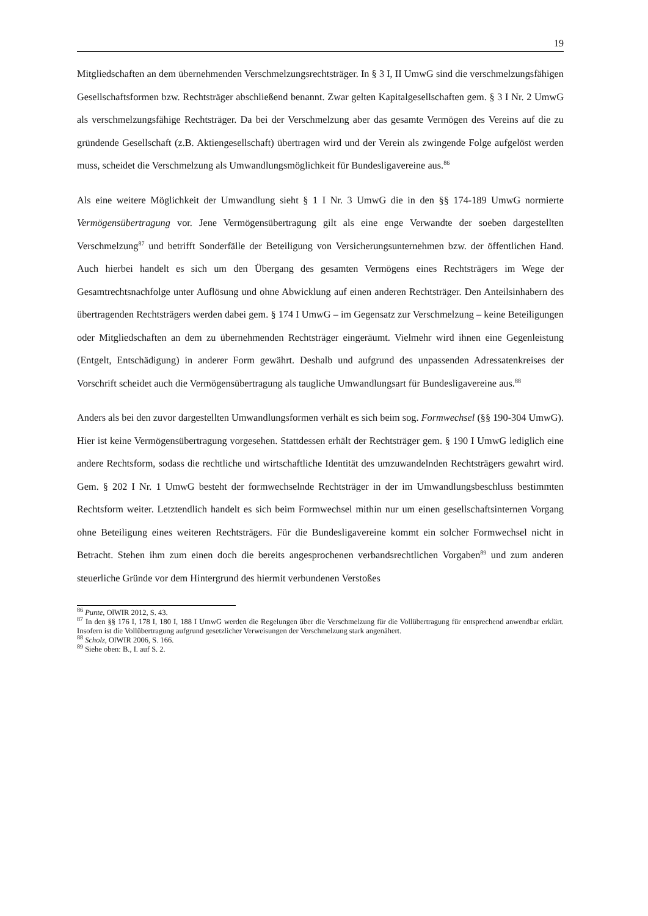19
Mitgliedschaften an dem übernehmenden Verschmelzungsrechtsträger. In § 3 I, II UmwG sind die verschmelzungsfähigen Gesellschaftsformen bzw. Rechtsträger abschließend benannt. Zwar gelten Kapitalgesellschaften gem. § 3 I Nr. 2 UmwG als verschmelzungsfähige Rechtsträger. Da bei der Verschmelzung aber das gesamte Vermögen des Vereins auf die zu gründende Gesellschaft (z.B. Aktiengesellschaft) übertragen wird und der Verein als zwingende Folge aufgelöst werden muss, scheidet die Verschmelzung als Umwandlungsmöglichkeit für Bundesligavereine aus.<sup>86</sup>
Als eine weitere Möglichkeit der Umwandlung sieht § 1 I Nr. 3 UmwG die in den §§ 174-189 UmwG normierte Vermögensübertragung vor. Jene Vermögensübertragung gilt als eine enge Verwandte der soeben dargestellten Verschmelzung<sup>87</sup> und betrifft Sonderfälle der Beteiligung von Versicherungsunternehmen bzw. der öffentlichen Hand. Auch hierbei handelt es sich um den Übergang des gesamten Vermögens eines Rechtsträgers im Wege der Gesamtrechtsnachfolge unter Auflösung und ohne Abwicklung auf einen anderen Rechtsträger. Den Anteilsinhabern des übertragenden Rechtsträgers werden dabei gem. § 174 I UmwG – im Gegensatz zur Verschmelzung – keine Beteiligungen oder Mitgliedschaften an dem zu übernehmenden Rechtsträger eingeräumt. Vielmehr wird ihnen eine Gegenleistung (Entgelt, Entschädigung) in anderer Form gewährt. Deshalb und aufgrund des unpassenden Adressatenkreises der Vorschrift scheidet auch die Vermögensübertragung als taugliche Umwandlungsart für Bundesligavereine aus.<sup>88</sup>
Anders als bei den zuvor dargestellten Umwandlungsformen verhält es sich beim sog. Formwechsel (§§ 190-304 UmwG). Hier ist keine Vermögensübertragung vorgesehen. Stattdessen erhält der Rechtsträger gem. § 190 I UmwG lediglich eine andere Rechtsform, sodass die rechtliche und wirtschaftliche Identität des umzuwandelnden Rechtsträgers gewahrt wird. Gem. § 202 I Nr. 1 UmwG besteht der formwechselnde Rechtsträger in der im Umwandlungsbeschluss bestimmten Rechtsform weiter. Letztendlich handelt es sich beim Formwechsel mithin nur um einen gesellschaftsinternen Vorgang ohne Beteiligung eines weiteren Rechtsträgers. Für die Bundesligavereine kommt ein solcher Formwechsel nicht in Betracht. Stehen ihm zum einen doch die bereits angesprochenen verbandsrechtlichen Vorgaben<sup>89</sup> und zum anderen steuerliche Gründe vor dem Hintergrund des hiermit verbundenen Verstoßes
<sup>86</sup> Punte, OlWIR 2012, S. 43.
<sup>87</sup> In den §§ 176 I, 178 I, 180 I, 188 I UmwG werden die Regelungen über die Verschmelzung für die Vollübertragung für entsprechend anwendbar erklärt. Insofern ist die Vollübertragung aufgrund gesetzlicher Verweisungen der Verschmelzung stark angenähert.
<sup>88</sup> Scholz, OlWIR 2006, S. 166.
<sup>89</sup> Siehe oben: B., I. auf S. 2.